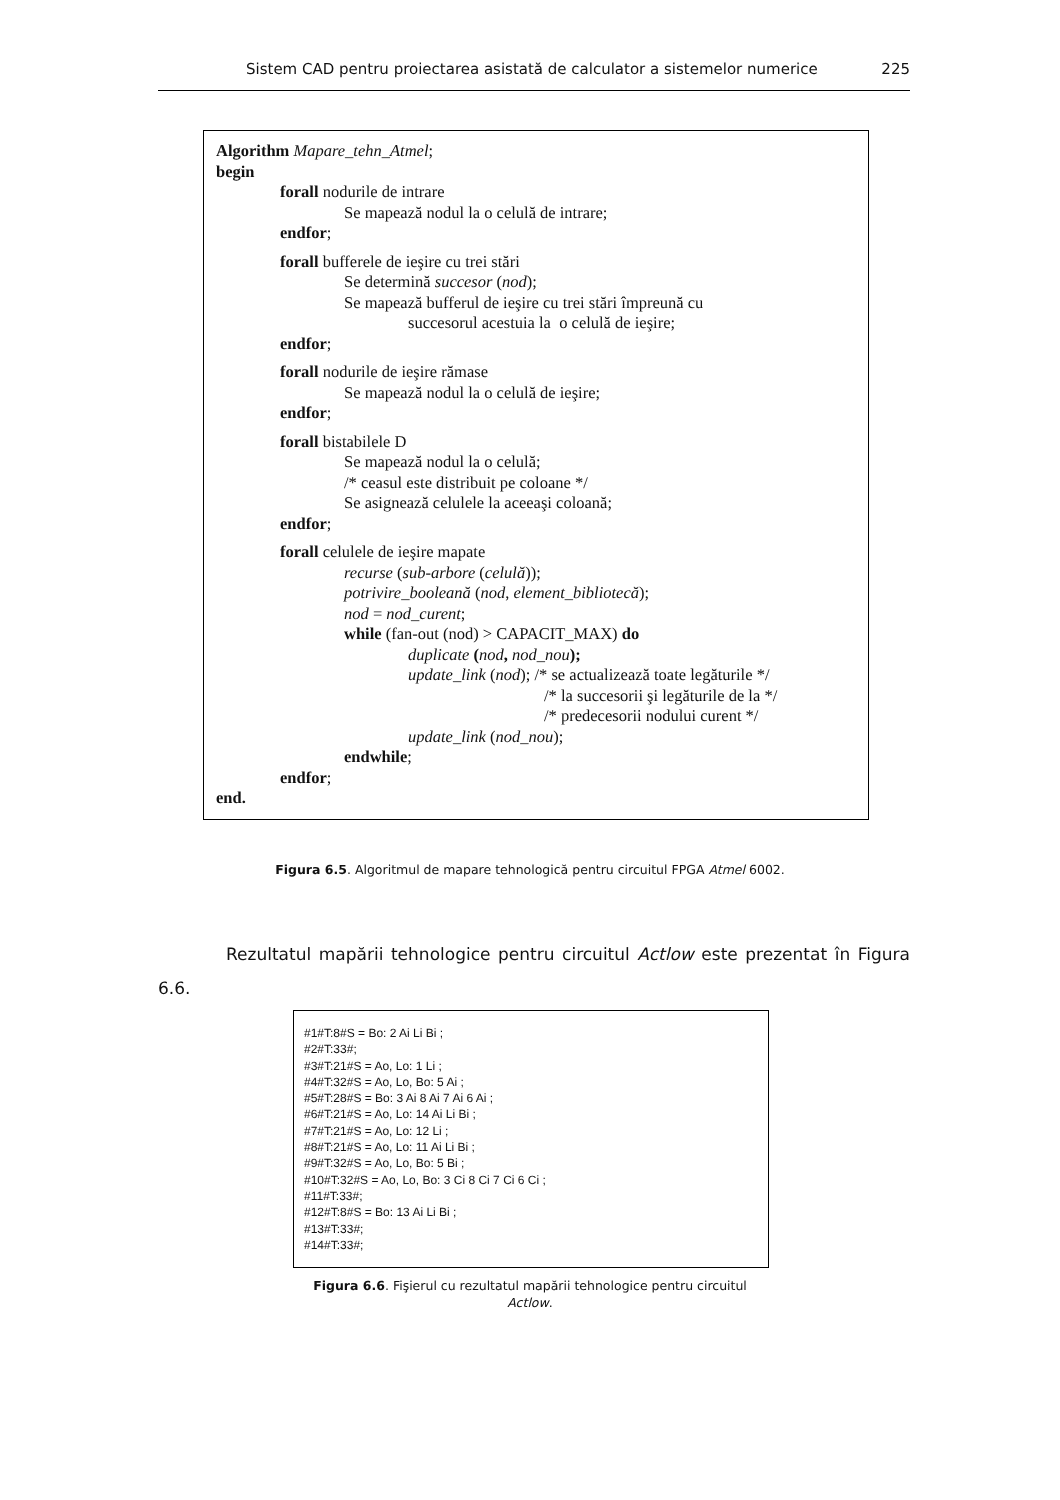Sistem CAD pentru proiectarea asistată de calculator a sistemelor numerice 225
Algorithm Mapare_tehn_Atmel;
begin
forall nodurile de intrare
Se mapează nodul la o celulă de intrare;
endfor;
forall bufferele de ieşire cu trei stări
Se determină succesor (nod);
Se mapează bufferul de ieşire cu trei stări împreună cu
succesorul acestuia la o celulă de ieşire;
endfor;
forall nodurile de ieşire rămase
Se mapează nodul la o celulă de ieşire;
endfor;
forall bistabilele D
Se mapează nodul la o celulă;
/* ceasul este distribuit pe coloane */
Se asignează celulele la aceeaşi coloană;
endfor;
forall celulele de ieşire mapate
recurse (sub-arbore (celulă));
potrivire_booleană (nod, element_bibliotecă);
nod = nod_curent;
while (fan-out (nod) > CAPACIT_MAX) do
duplicate (nod, nod_nou);
update_link (nod); /* se actualizează toate legăturile */
/* la succesorii şi legăturile de la */
/* predecesorii nodului curent */
update_link (nod_nou);
endwhile;
endfor;
end.
Figura 6.5. Algoritmul de mapare tehnologică pentru circuitul FPGA Atmel 6002.
Rezultatul mapării tehnologice pentru circuitul Actlow este prezentat în Figura 6.6.
#1#T:8#S = Bo: 2 Ai Li Bi ;
#2#T:33#;
#3#T:21#S = Ao, Lo: 1 Li ;
#4#T:32#S = Ao, Lo, Bo: 5 Ai ;
#5#T:28#S = Bo: 3 Ai 8 Ai 7 Ai 6 Ai ;
#6#T:21#S = Ao, Lo: 14 Ai Li Bi ;
#7#T:21#S = Ao, Lo: 12 Li ;
#8#T:21#S = Ao, Lo: 11 Ai Li Bi ;
#9#T:32#S = Ao, Lo, Bo: 5 Bi ;
#10#T:32#S = Ao, Lo, Bo: 3 Ci 8 Ci 7 Ci 6 Ci ;
#11#T:33#;
#12#T:8#S = Bo: 13 Ai Li Bi ;
#13#T:33#;
#14#T:33#;
Figura 6.6. Fişierul cu rezultatul mapării tehnologice pentru circuitul Actlow.